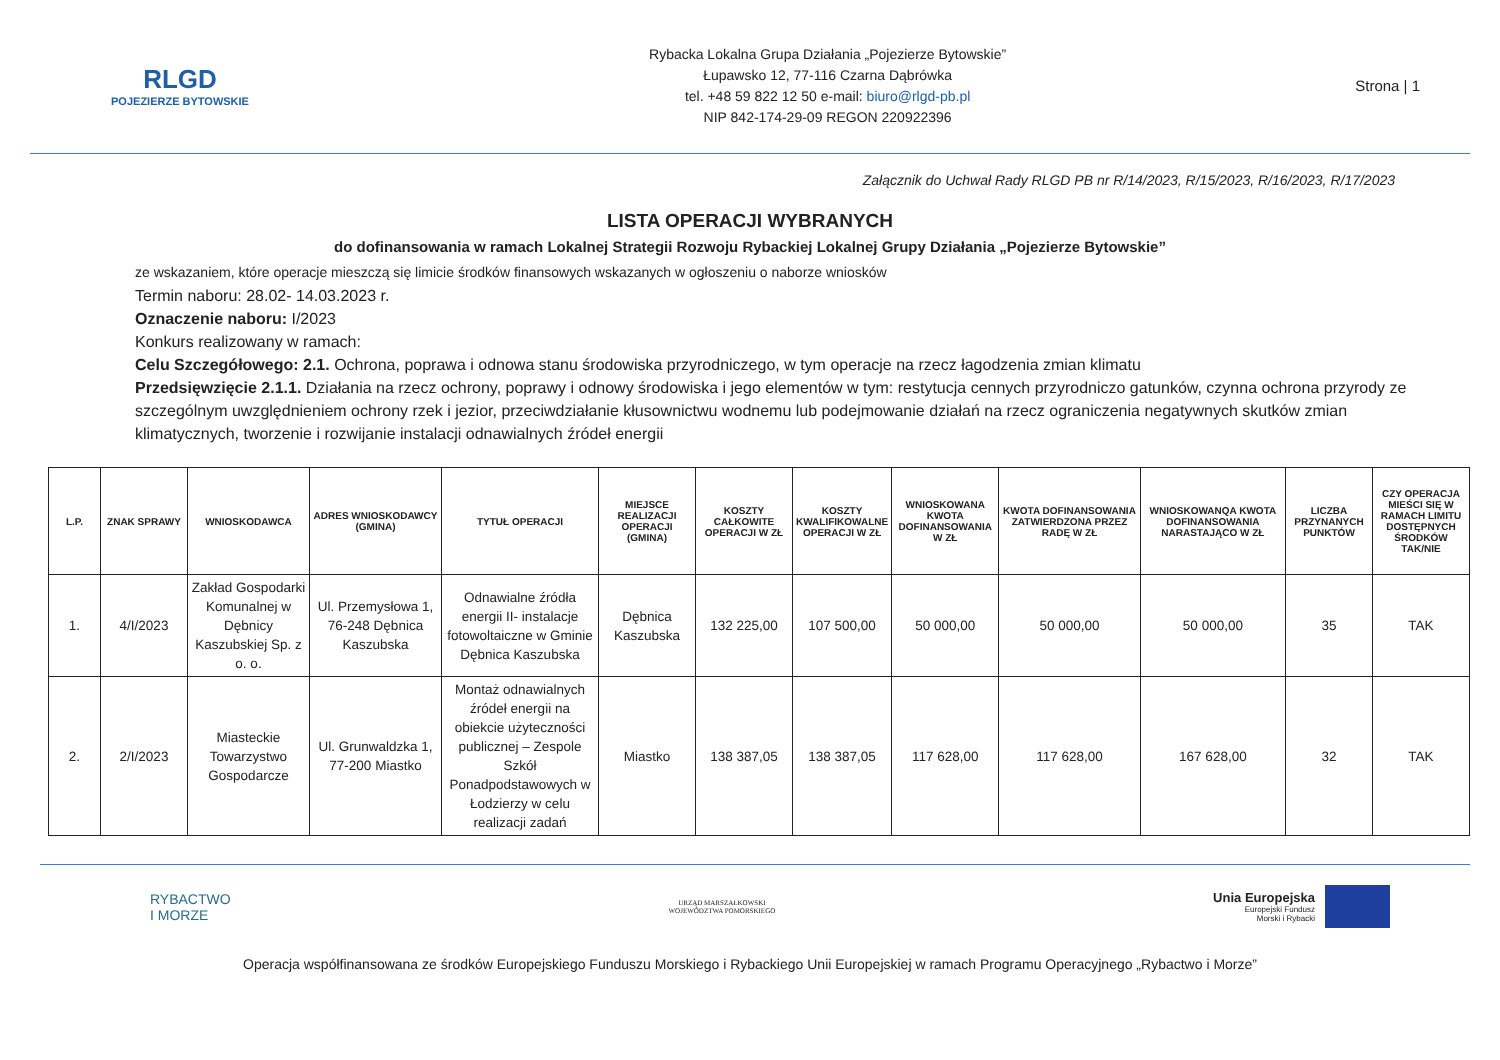RLGD
POJEZIERZE BYTOWSKIE
Rybacka Lokalna Grupa Działania „Pojezierze Bytowskie”
Łupawsko 12, 77-116 Czarna Dąbrówka
tel. +48 59 822 12 50 e-mail: biuro@rlgd-pb.pl
NIP 842-174-29-09 REGON 220922396
Strona | 1
Załącznik do Uchwał Rady RLGD PB nr R/14/2023, R/15/2023, R/16/2023, R/17/2023
LISTA OPERACJI WYBRANYCH
do dofinansowania w ramach Lokalnej Strategii Rozwoju Rybackiej Lokalnej Grupy Działania „Pojezierze Bytowskie”
ze wskazaniem, które operacje mieszczą się limicie środków finansowych wskazanych w ogłoszeniu o naborze wniosków
Termin naboru: 28.02- 14.03.2023 r.
Oznaczenie naboru: I/2023
Konkurs realizowany w ramach:
Celu Szczegółowego: 2.1. Ochrona, poprawa i odnowa stanu środowiska przyrodniczego, w tym operacje na rzecz łagodzenia zmian klimatu
Przedsięwzięcie 2.1.1. Działania na rzecz ochrony, poprawy i odnowy środowiska i jego elementów w tym: restytucja cennych przyrodniczo gatunków, czynna ochrona przyrody ze szczególnym uwzględnieniem ochrony rzek i jezior, przeciwdziałanie kłusownictwu wodnemu lub podejmowanie działań na rzecz ograniczenia negatywnych skutków zmian klimatycznych, tworzenie i rozwijanie instalacji odnawialnych źródeł energii
| L.P. | ZNAK SPRAWY | WNIOSKODAWCA | ADRES WNIOSKODAWCY (GMINA) | TYTUŁ OPERACJI | MIEJSCE REALIZACJI OPERACJI (GMINA) | KOSZTY CAŁKOWITE OPERACJI W ZŁ | KOSZTY KWALIFIKOWALNE OPERACJI W ZŁ | WNIOSKOWANA KWOTA DOFINANSOWANIA W ZŁ | KWOTA DOFINANSOWANIA ZATWIERDZONA PRZEZ RADĘ W ZŁ | WNIOSKOWANQA KWOTA DOFINANSOWANIA NARASTAJĄCO W ZŁ | LICZBA PRZYNANYCH PUNKTÓW | CZY OPERACJA MIEŚCI SIĘ W RAMACH LIMITU DOSTĘPNYCH ŚRODKÓW TAK/NIE |
| --- | --- | --- | --- | --- | --- | --- | --- | --- | --- | --- | --- | --- |
| 1. | 4/I/2023 | Zakład Gospodarki Komunalnej w Dębnicy Kaszubskiej Sp. z o. o. | Ul. Przemysłowa 1, 76-248 Dębnica Kaszubska | Odnawialne źródła energii II- instalacje fotowoltaiczne w Gminie Dębnica Kaszubska | Dębnica Kaszubska | 132 225,00 | 107 500,00 | 50 000,00 | 50 000,00 | 50 000,00 | 35 | TAK |
| 2. | 2/I/2023 | Miasteckie Towarzystwo Gospodarcze | Ul. Grunwaldzka 1, 77-200 Miastko | Montaż odnawialnych źródeł energii na obiekcie użyteczności publicznej – Zespole Szkół Ponadpodstawowych w Łodzierzy w celu realizacji zadań | Miastko | 138 387,05 | 138 387,05 | 117 628,00 | 117 628,00 | 167 628,00 | 32 | TAK |
RYBACTWO
I MORZE
URZĄD MARSZAŁKOWSKI
WOJEWÓDZTWA POMORSKIEGO
Unia Europejska Europejski Fundusz
Morski i Rybacki
Operacja współfinansowana ze środków Europejskiego Funduszu Morskiego i Rybackiego Unii Europejskiej w ramach Programu Operacyjnego „Rybactwo i Morze”